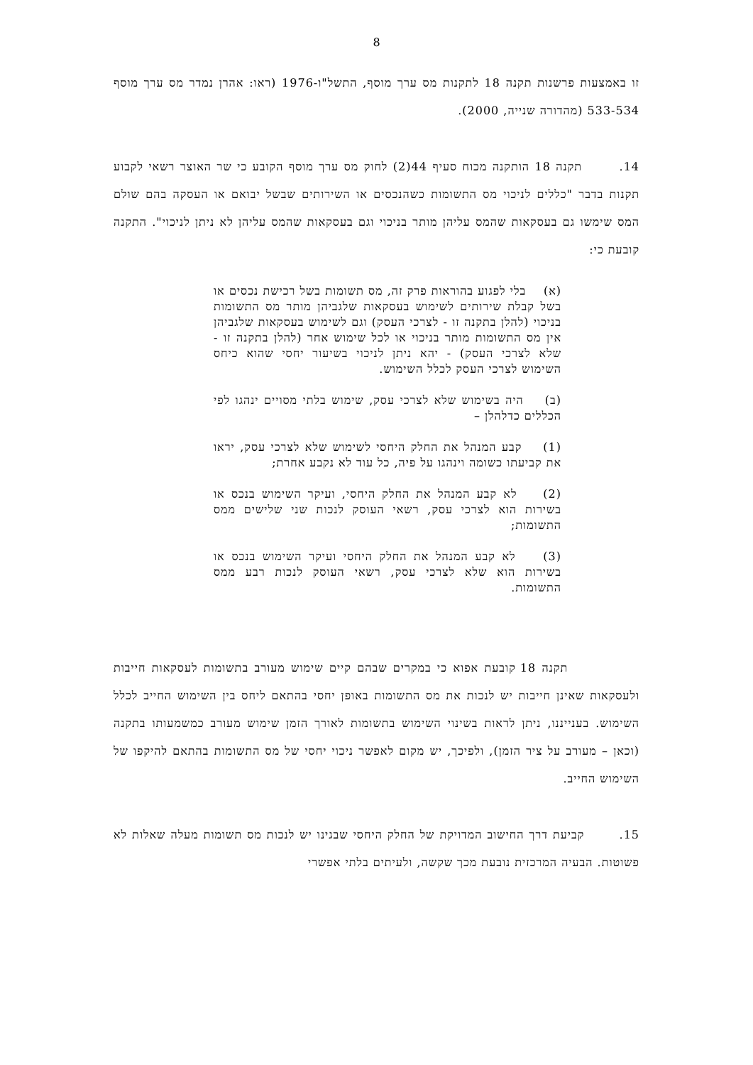8
זו באמצעות פרשנות תקנה 18 לתקנות מס ערך מוסף, התשל"ו-1976 (ראו: אהרן נמדר מס ערך מוסף 533-534 (מהדורה שנייה, 2000).
14. תקנה 18 הותקנה מכוח סעיף 44(2) לחוק מס ערך מוסף הקובע כי שר האוצר רשאי לקבוע תקנות בדבר "כללים לניכוי מס התשומות כשהנכסים או השירותים שבשל יבואם או העסקה בהם שולם המס שימשו גם בעסקאות שהמס עליהן מותר בניכוי וגם בעסקאות שהמס עליהן לא ניתן לניכוי". התקנה קובעת כי:
(א) בלי לפגוע בהוראות פרק זה, מס תשומות בשל רכישת נכסים או בשל קבלת שירותים לשימוש בעסקאות שלגביהן מותר מס התשומות בניכוי (להלן בתקנה זו - לצרכי העסק) וגם לשימוש בעסקאות שלגביהן אין מס התשומות מותר בניכוי או לכל שימוש אחר (להלן בתקנה זו - שלא לצרכי העסק) - יהא ניתן לניכוי בשיעור יחסי שהוא כיחס השימוש לצרכי העסק לכלל השימוש.
(ב) היה בשימוש שלא לצרכי עסק, שימוש בלתי מסויים ינהגו לפי הכללים כדלהלן –
(1) קבע המנהל את החלק היחסי לשימוש שלא לצרכי עסק, יראו את קביעתו כשומה וינהגו על פיה, כל עוד לא נקבע אחרת;
(2) לא קבע המנהל את החלק היחסי, ועיקר השימוש בנכס או בשירות הוא לצרכי עסק, רשאי העוסק לנכות שני שלישים ממס התשומות;
(3) לא קבע המנהל את החלק היחסי ועיקר השימוש בנכס או בשירות הוא שלא לצרכי עסק, רשאי העוסק לנכות רבע ממס התשומות.
תקנה 18 קובעת אפוא כי במקרים שבהם קיים שימוש מעורב בתשומות לעסקאות חייבות ולעסקאות שאינן חייבות יש לנכות את מס התשומות באופן יחסי בהתאם ליחס בין השימוש החייב לכלל השימוש. בענייננו, ניתן לראות בשינוי השימוש בתשומות לאורך הזמן שימוש מעורב כמשמעותו בתקנה (וכאן – מעורב על ציר הזמן), ולפיכך, יש מקום לאפשר ניכוי יחסי של מס התשומות בהתאם להיקפו של השימוש החייב.
15. קביעת דרך החישוב המדויקת של החלק היחסי שבגינו יש לנכות מס תשומות מעלה שאלות לא פשוטות. הבעיה המרכזית נובעת מכך שקשה, ולעיתים בלתי אפשרי